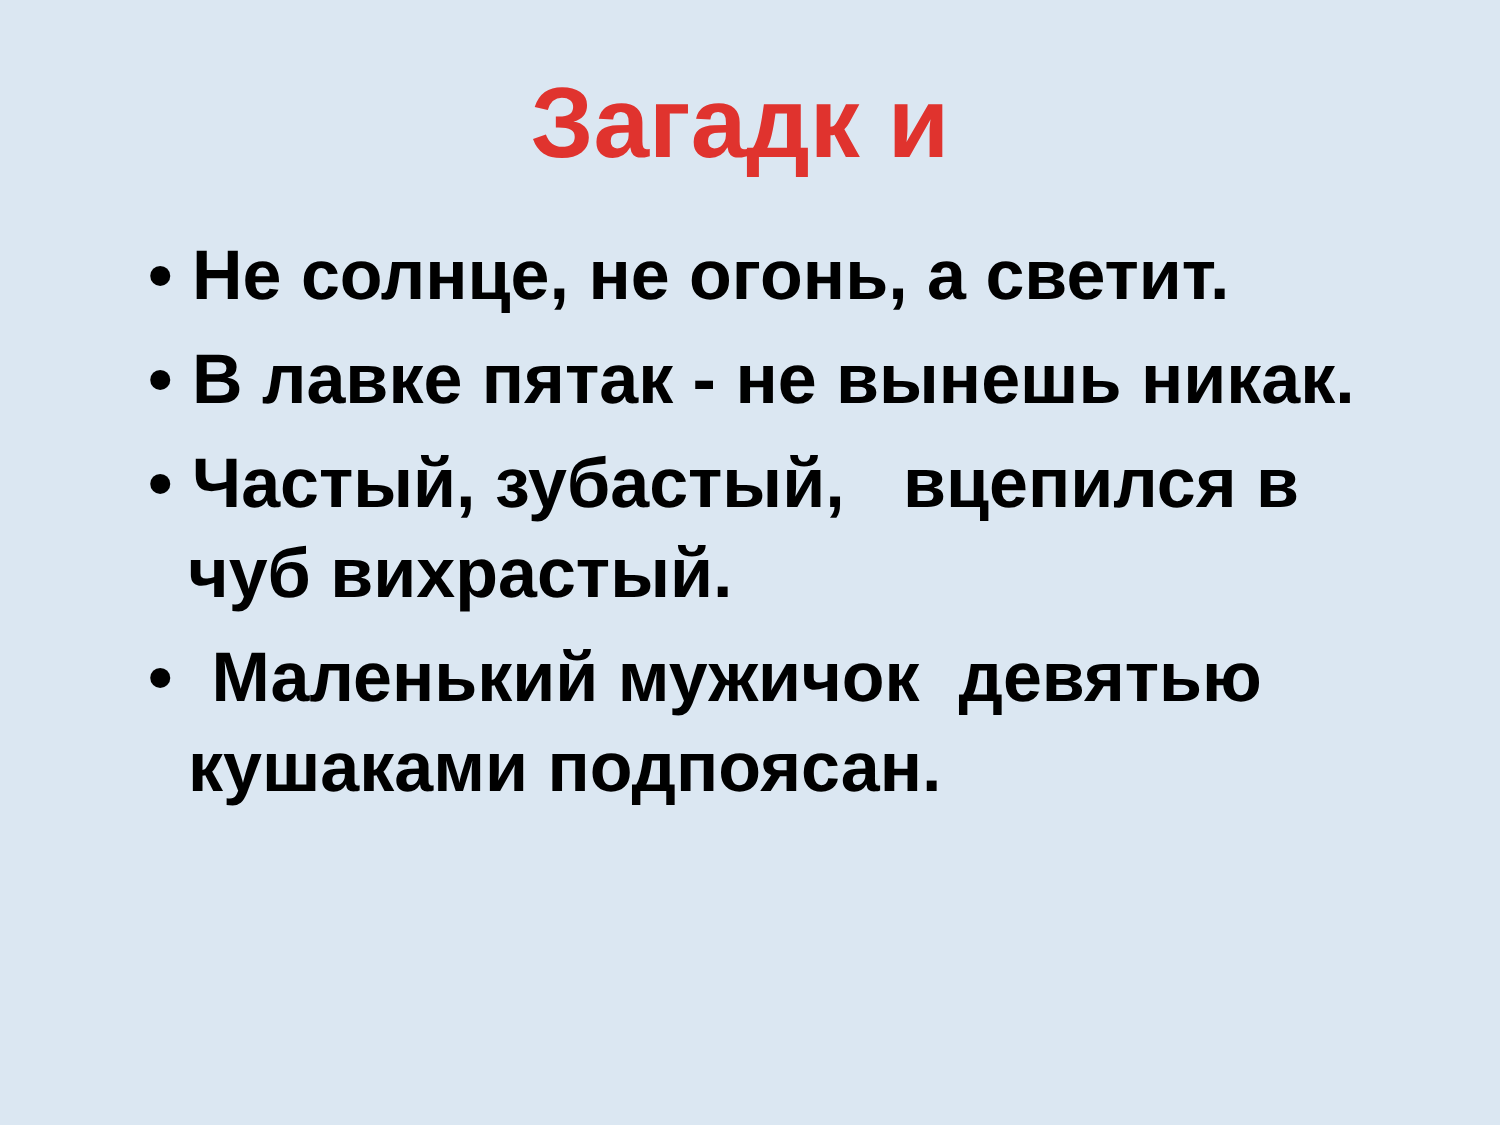Загадк и
• Не солнце, не огонь, а светит.
• В лавке пятак - не вынешь никак.
• Частый, зубастый, вцепился в чуб вихрастый.
• Маленький мужичок девятью кушаками подпоясан.